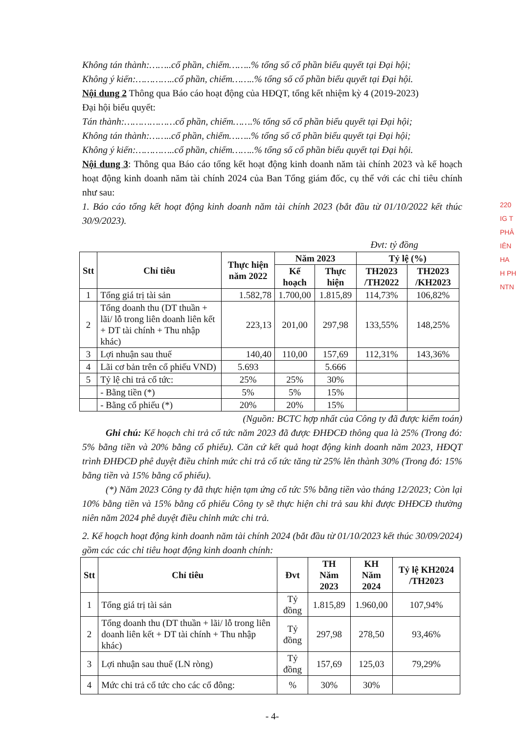220
IG T
PHÂ
IÊN HA
H PH
NTN
Không tán thành:……..cổ phần, chiếm……..% tổng số cổ phần biểu quyết tại Đại hội;
Không ý kiến:…………..cổ phần, chiếm……..% tổng số cổ phần biểu quyết tại Đại hội.
Nội dung 2 Thông qua Báo cáo hoạt động của HĐQT, tổng kết nhiệm kỳ 4 (2019-2023)
Đại hội biểu quyết:
Tán thành:………………cổ phần, chiếm…….% tổng số cổ phần biểu quyết tại Đại hội;
Không tán thành:……..cổ phần, chiếm……..% tổng số cổ phần biểu quyết tại Đại hội;
Không ý kiến:…………..cổ phần, chiếm……..% tổng số cổ phần biểu quyết tại Đại hội.
Nội dung 3: Thông qua Báo cáo tổng kết hoạt động kinh doanh năm tài chính 2023 và kế hoạch hoạt động kinh doanh năm tài chính 2024 của Ban Tổng giám đốc, cụ thể với các chỉ tiêu chính như sau:
1. Báo cáo tổng kết hoạt động kinh doanh năm tài chính 2023 (bắt đầu từ 01/10/2022 kết thúc 30/9/2023).
Đvt: tỷ đồng
| Stt | Chỉ tiêu | Thực hiện năm 2022 | Năm 2023 | | Tỷ lệ (%) | |
| --- | --- | --- | --- | --- | --- | --- |
| | | | Kế hoạch | Thực hiện | TH2023 /TH2022 | TH2023 /KH2023 |
| 1 | Tổng giá trị tài sản | 1.582,78 | 1.700,00 | 1.815,89 | 114,73% | 106,82% |
| 2 | Tổng doanh thu (DT thuần + lãi/ lỗ trong liên doanh liên kết + DT tài chính + Thu nhập khác) | 223,13 | 201,00 | 297,98 | 133,55% | 148,25% |
| 3 | Lợi nhuận sau thuế | 140,40 | 110,00 | 157,69 | 112,31% | 143,36% |
| 4 | Lãi cơ bản trên cổ phiếu VND) | 5.693 | | 5.666 | | |
| 5 | Tỷ lệ chi trả cổ tức: | 25% | 25% | 30% | | |
| | - Bằng tiền (*) | 5% | 5% | 15% | | |
| | - Bằng cổ phiếu (*) | 20% | 20% | 15% | | |
(Nguồn: BCTC hợp nhất của Công ty đã được kiểm toán)
Ghi chú: Kế hoạch chi trả cổ tức năm 2023 đã được ĐHĐCĐ thông qua là 25% (Trong đó: 5% bằng tiền và 20% bằng cổ phiếu). Căn cứ kết quả hoạt động kinh doanh năm 2023, HĐQT trình ĐHĐCĐ phê duyệt điều chỉnh mức chi trả cổ tức tăng từ 25% lên thành 30% (Trong đó: 15% bằng tiền và 15% bằng cổ phiếu).
(*) Năm 2023 Công ty đã thực hiện tạm ứng cổ tức 5% bằng tiền vào tháng 12/2023; Còn lại 10% bằng tiền và 15% bằng cổ phiếu Công ty sẽ thực hiện chi trả sau khi được ĐHĐCĐ thường niên năm 2024 phê duyệt điều chỉnh mức chi trả.
2. Kế hoạch hoạt động kinh doanh năm tài chính 2024 (bắt đầu từ 01/10/2023 kết thúc 30/09/2024) gồm các các chỉ tiêu hoạt động kinh doanh chính:
| Stt | Chỉ tiêu | Đvt | TH Năm 2023 | KH Năm 2024 | Tỷ lệ KH2024 /TH2023 |
| --- | --- | --- | --- | --- | --- |
| 1 | Tổng giá trị tài sản | Tỷ đồng | 1.815,89 | 1.960,00 | 107,94% |
| 2 | Tổng doanh thu (DT thuần + lãi/ lỗ trong liên doanh liên kết + DT tài chính + Thu nhập khác) | Tỷ đồng | 297,98 | 278,50 | 93,46% |
| 3 | Lợi nhuận sau thuế (LN ròng) | Tỷ đồng | 157,69 | 125,03 | 79,29% |
| 4 | Mức chi trả cổ tức cho các cổ đông: | % | 30% | 30% | |
- 4-